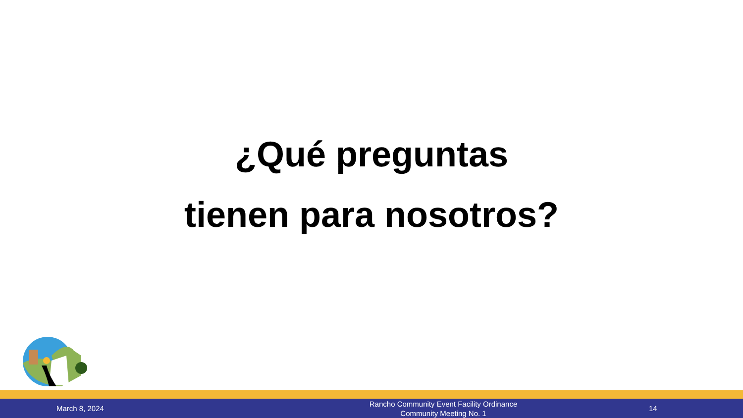¿Qué preguntas
tienen para nosotros?
March 8, 2024
Rancho Community Event Facility Ordinance
Community Meeting No. 1
14